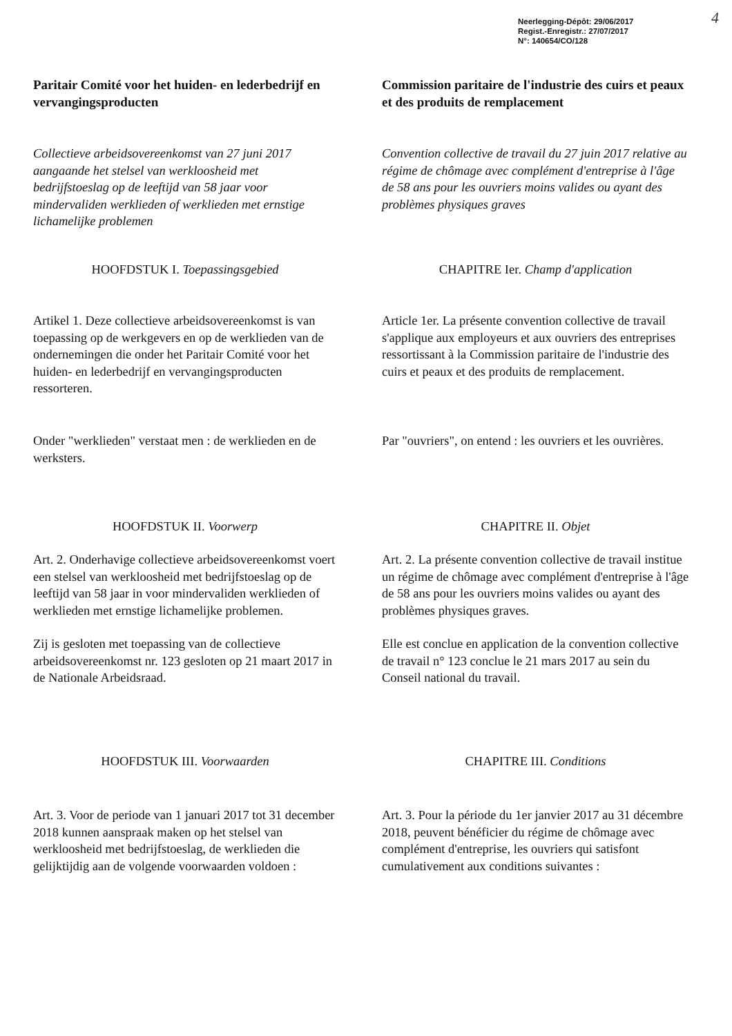Neerlegging-Dépôt: 29/06/2017
Regist.-Enregistr.: 27/07/2017
N°: 140654/CO/128
4
Paritair Comité voor het huiden- en lederbedrijf en vervangingsproducten
Commission paritaire de l'industrie des cuirs et peaux et des produits de remplacement
Collectieve arbeidsovereenkomst van 27 juni 2017 aangaande het stelsel van werkloosheid met bedrijfstoeslag op de leeftijd van 58 jaar voor mindervaliden werklieden of werklieden met ernstige lichamelijke problemen
Convention collective de travail du 27 juin 2017 relative au régime de chômage avec complément d'entreprise à l'âge de 58 ans pour les ouvriers moins valides ou ayant des problèmes physiques graves
HOOFDSTUK I. Toepassingsgebied CHAPITRE Ier. Champ d'application
Artikel 1. Deze collectieve arbeidsovereenkomst is van toepassing op de werkgevers en op de werklieden van de ondernemingen die onder het Paritair Comité voor het huiden- en lederbedrijf en vervangingsproducten ressorteren.
Article 1er. La présente convention collective de travail s'applique aux employeurs et aux ouvriers des entreprises ressortissant à la Commission paritaire de l'industrie des cuirs et peaux et des produits de remplacement.
Onder "werklieden" verstaat men : de werklieden en de werksters.
Par "ouvriers", on entend : les ouvriers et les ouvrières.
HOOFDSTUK II. Voorwerp CHAPITRE II. Objet
Art. 2. Onderhavige collectieve arbeidsovereenkomst voert een stelsel van werkloosheid met bedrijfstoeslag op de leeftijd van 58 jaar in voor mindervaliden werklieden of werklieden met ernstige lichamelijke problemen.
Zij is gesloten met toepassing van de collectieve arbeidsovereenkomst nr. 123 gesloten op 21 maart 2017 in de Nationale Arbeidsraad.
Art. 2. La présente convention collective de travail institue un régime de chômage avec complément d'entreprise à l'âge de 58 ans pour les ouvriers moins valides ou ayant des problèmes physiques graves.
Elle est conclue en application de la convention collective de travail n° 123 conclue le 21 mars 2017 au sein du Conseil national du travail.
HOOFDSTUK III. Voorwaarden CHAPITRE III. Conditions
Art. 3. Voor de periode van 1 januari 2017 tot 31 december 2018 kunnen aanspraak maken op het stelsel van werkloosheid met bedrijfstoeslag, de werklieden die gelijktijdig aan de volgende voorwaarden voldoen :
Art. 3. Pour la période du 1er janvier 2017 au 31 décembre 2018, peuvent bénéficier du régime de chômage avec complément d'entreprise, les ouvriers qui satisfont cumulativement aux conditions suivantes :